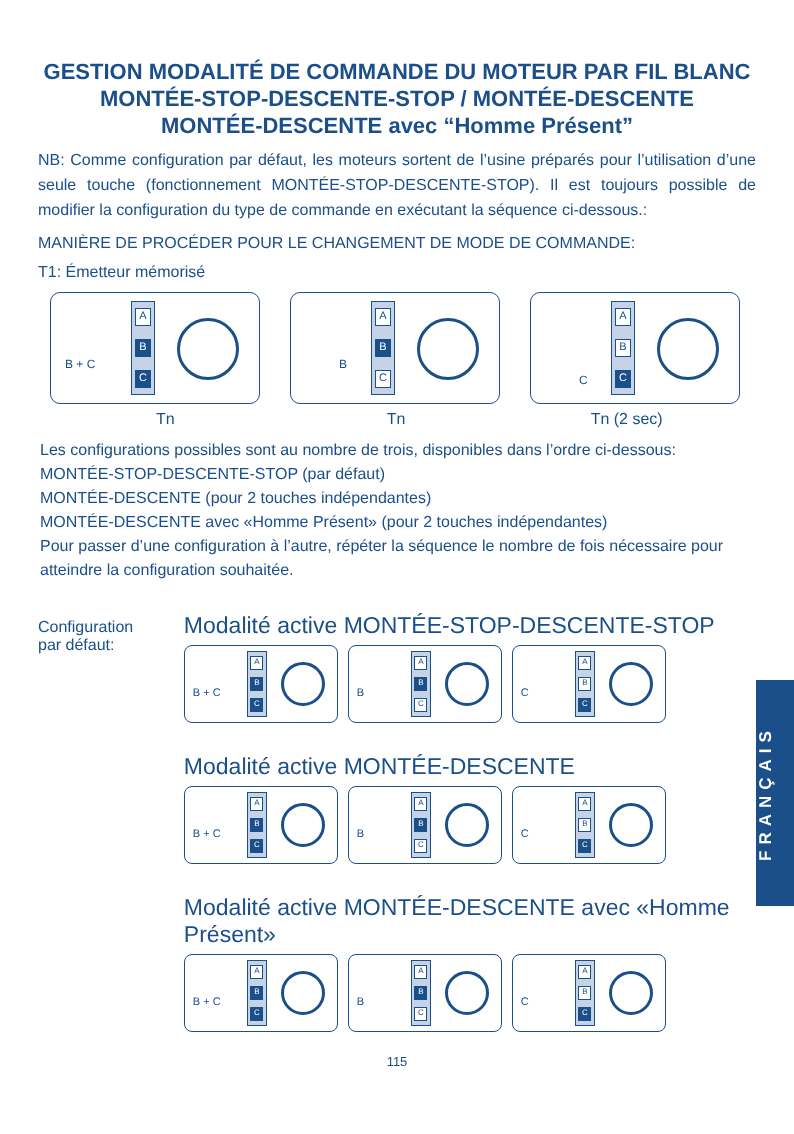GESTION MODALITÉ DE COMMANDE DU MOTEUR PAR FIL BLANC
MONTÉE-STOP-DESCENTE-STOP / MONTÉE-DESCENTE
MONTÉE-DESCENTE avec “Homme Présent”
NB: Comme configuration par défaut, les moteurs sortent de l’usine préparés pour l’utilisation d’une seule touche (fonctionnement MONTÉE-STOP-DESCENTE-STOP). Il est toujours possible de modifier la configuration du type de commande en exécutant la séquence ci-dessous.:
MANIÈRE DE PROCÉDER POUR LE CHANGEMENT DE MODE DE COMMANDE:
T1: Émetteur mémorisé
B + C
A
B
C
B
A
B
C
C
A
B
C
Tn Tn Tn (2 sec)
Les configurations possibles sont au nombre de trois, disponibles dans l’ordre ci-dessous:
MONTÉE-STOP-DESCENTE-STOP (par défaut)
MONTÉE-DESCENTE (pour 2 touches indépendantes)
MONTÉE-DESCENTE avec «Homme Présent» (pour 2 touches indépendantes)
Pour passer d’une configuration à l’autre, répéter la séquence le nombre de fois nécessaire pour atteindre la configuration souhaitée.
Configuration
par défaut:
Modalité active MONTÉE-STOP-DESCENTE-STOP
B + C
A
B
C
B
A
B
C
C
A
B
C
Modalité active MONTÉE-DESCENTE
B + C
A
B
C
B
A
B
C
C
A
B
C
Modalité active MONTÉE-DESCENTE avec «Homme Présent»
B + C
A
B
C
B
A
B
C
C
A
B
C
115
FRANÇAIS